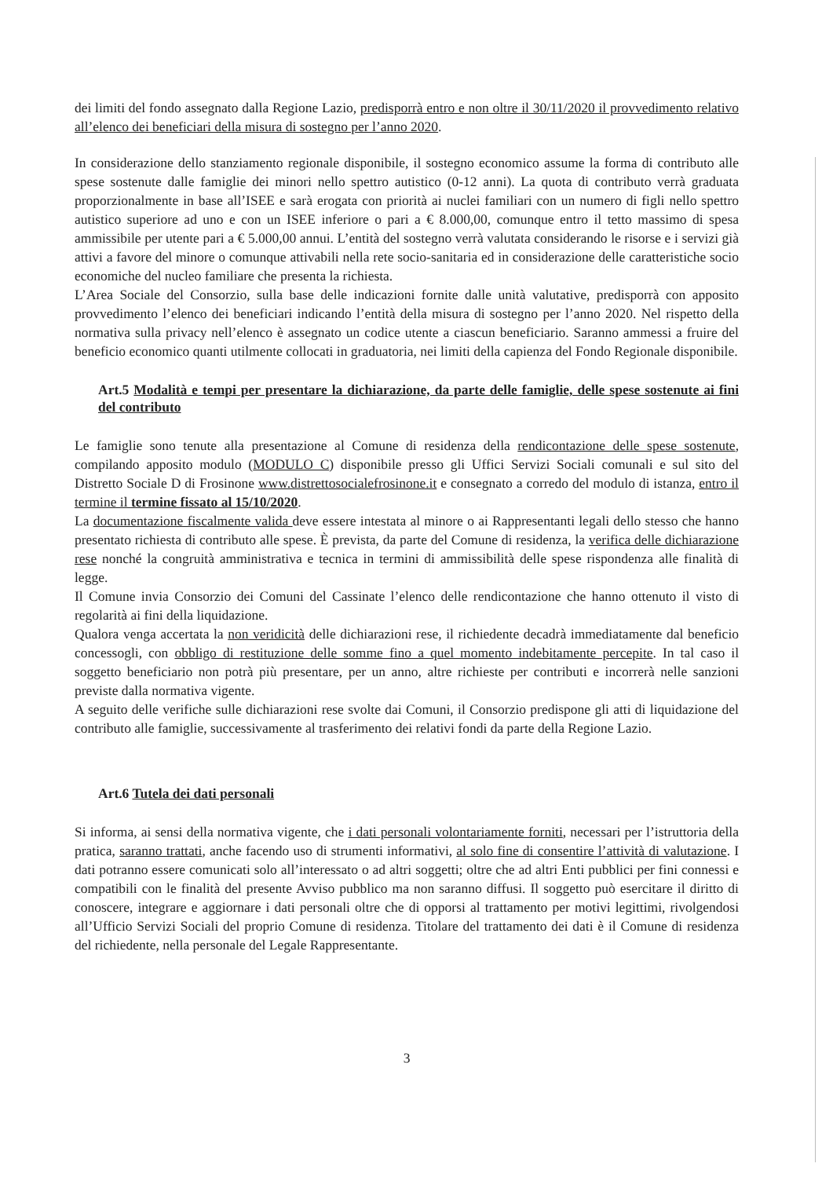dei limiti del fondo assegnato dalla Regione Lazio, predisporrà entro e non oltre il 30/11/2020 il provvedimento relativo all’elenco dei beneficiari della misura di sostegno per l’anno 2020.
In considerazione dello stanziamento regionale disponibile, il sostegno economico assume la forma di contributo alle spese sostenute dalle famiglie dei minori nello spettro autistico (0-12 anni). La quota di contributo verrà graduata proporzionalmente in base all’ISEE e sarà erogata con priorità ai nuclei familiari con un numero di figli nello spettro autistico superiore ad uno e con un ISEE inferiore o pari a € 8.000,00, comunque entro il tetto massimo di spesa ammissibile per utente pari a € 5.000,00 annui. L’entità del sostegno verrà valutata considerando le risorse e i servizi già attivi a favore del minore o comunque attivabili nella rete socio-sanitaria ed in considerazione delle caratteristiche socio economiche del nucleo familiare che presenta la richiesta.
L’Area Sociale del Consorzio, sulla base delle indicazioni fornite dalle unità valutative, predisporrà con apposito provvedimento l’elenco dei beneficiari indicando l’entità della misura di sostegno per l’anno 2020. Nel rispetto della normativa sulla privacy nell’elenco è assegnato un codice utente a ciascun beneficiario. Saranno ammessi a fruire del beneficio economico quanti utilmente collocati in graduatoria, nei limiti della capienza del Fondo Regionale disponibile.
Art.5 Modalità e tempi per presentare la dichiarazione, da parte delle famiglie, delle spese sostenute ai fini del contributo
Le famiglie sono tenute alla presentazione al Comune di residenza della rendicontazione delle spese sostenute, compilando apposito modulo (MODULO C) disponibile presso gli Uffici Servizi Sociali comunali e sul sito del Distretto Sociale D di Frosinone www.distrettosocialefrosinone.it e consegnato a corredo del modulo di istanza, entro il termine il termine fissato al 15/10/2020.
La documentazione fiscalmente valida deve essere intestata al minore o ai Rappresentanti legali dello stesso che hanno presentato richiesta di contributo alle spese. È prevista, da parte del Comune di residenza, la verifica delle dichiarazione rese nonché la congruità amministrativa e tecnica in termini di ammissibilità delle spese rispondenza alle finalità di legge.
Il Comune invia Consorzio dei Comuni del Cassinate l’elenco delle rendicontazione che hanno ottenuto il visto di regolarità ai fini della liquidazione.
Qualora venga accertata la non veridicità delle dichiarazioni rese, il richiedente decadrà immediatamente dal beneficio concessogli, con obbligo di restituzione delle somme fino a quel momento indebitamente percepite. In tal caso il soggetto beneficiario non potrà più presentare, per un anno, altre richieste per contributi e incorrerà nelle sanzioni previste dalla normativa vigente.
A seguito delle verifiche sulle dichiarazioni rese svolte dai Comuni, il Consorzio predispone gli atti di liquidazione del contributo alle famiglie, successivamente al trasferimento dei relativi fondi da parte della Regione Lazio.
Art.6 Tutela dei dati personali
Si informa, ai sensi della normativa vigente, che i dati personali volontariamente forniti, necessari per l’istruttoria della pratica, saranno trattati, anche facendo uso di strumenti informativi, al solo fine di consentire l’attività di valutazione. I dati potranno essere comunicati solo all’interessato o ad altri soggetti; oltre che ad altri Enti pubblici per fini connessi e compatibili con le finalità del presente Avviso pubblico ma non saranno diffusi. Il soggetto può esercitare il diritto di conoscere, integrare e aggiornare i dati personali oltre che di opporsi al trattamento per motivi legittimi, rivolgendosi all’Ufficio Servizi Sociali del proprio Comune di residenza. Titolare del trattamento dei dati è il Comune di residenza del richiedente, nella personale del Legale Rappresentante.
3